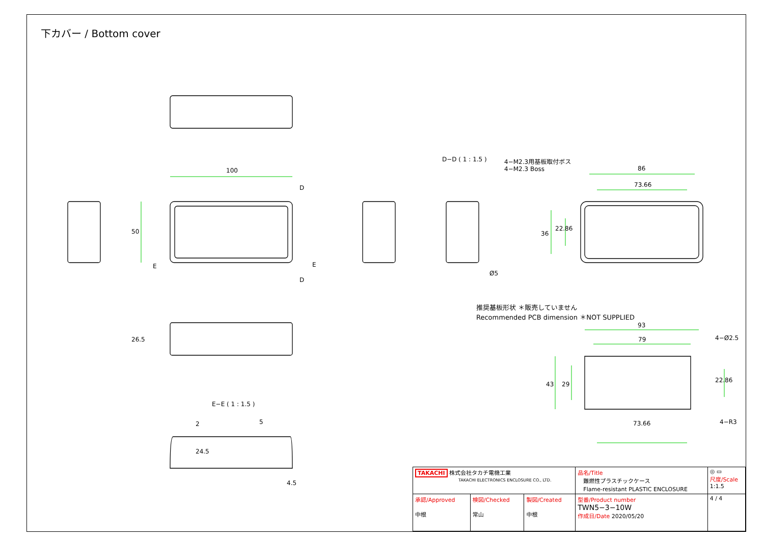下カバー / Bottom cover
100
50
D
D
E E
26.5
E−E ( 1 : 1.5 )
2 5
24.5
4.5
D−D ( 1 : 1.5 )
Ø5
4−M2.3用基板取付ボス
4−M2.3 Boss
86
73.66
36
22.86
推奨基板形状 ＊販売していません
Recommended PCB dimension ＊NOT SUPPLIED
93
79 4−Ø2.5
43 29
22.86
4−R3
73.66
| TAKACHI 株式会社タカチ電機工業 TAKACHI ELECTRONICS ENCLOSURE CO., LTD. | | | 品名/Title 難燃性プラスチックケース Flame-resistant PLASTIC ENCLOSURE | ◎ ▭ 尺度/Scale 1:1.5 |
| 承認/Approved 中根 | 検図/Checked 常山 | 製図/Created 中根 | 型番/Product number TWN5−3−10W 作成日/Date 2020/05/20 | 4 / 4 |